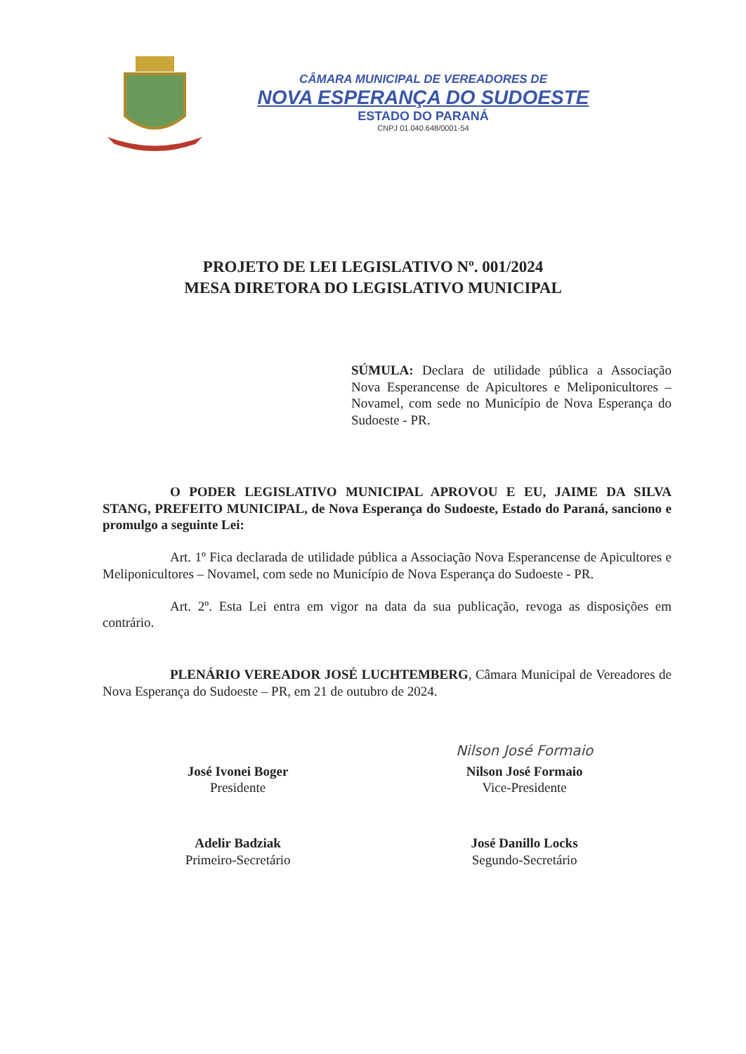CÂMARA MUNICIPAL DE VEREADORES DE
NOVA ESPERANÇA DO SUDOESTE
ESTADO DO PARANÁ
CNPJ 01.040.648/0001-54
PROJETO DE LEI LEGISLATIVO Nº. 001/2024
MESA DIRETORA DO LEGISLATIVO MUNICIPAL
SÚMULA: Declara de utilidade pública a Associação Nova Esperancense de Apicultores e Meliponicultores – Novamel, com sede no Município de Nova Esperança do Sudoeste - PR.
O PODER LEGISLATIVO MUNICIPAL APROVOU E EU, JAIME DA SILVA STANG, PREFEITO MUNICIPAL, de Nova Esperança do Sudoeste, Estado do Paraná, sanciono e promulgo a seguinte Lei:
Art. 1º Fica declarada de utilidade pública a Associação Nova Esperancense de Apicultores e Meliponicultores – Novamel, com sede no Município de Nova Esperança do Sudoeste - PR.
Art. 2º. Esta Lei entra em vigor na data da sua publicação, revoga as disposições em contrário.
PLENÁRIO VEREADOR JOSÉ LUCHTEMBERG, Câmara Municipal de Vereadores de Nova Esperança do Sudoeste – PR, em 21 de outubro de 2024.
José Ivonei Boger
Presidente
Adelir Badziak
Primeiro-Secretário
Nilson José Formaio
Nilson José Formaio
Vice-Presidente
José Danillo Locks
Segundo-Secretário